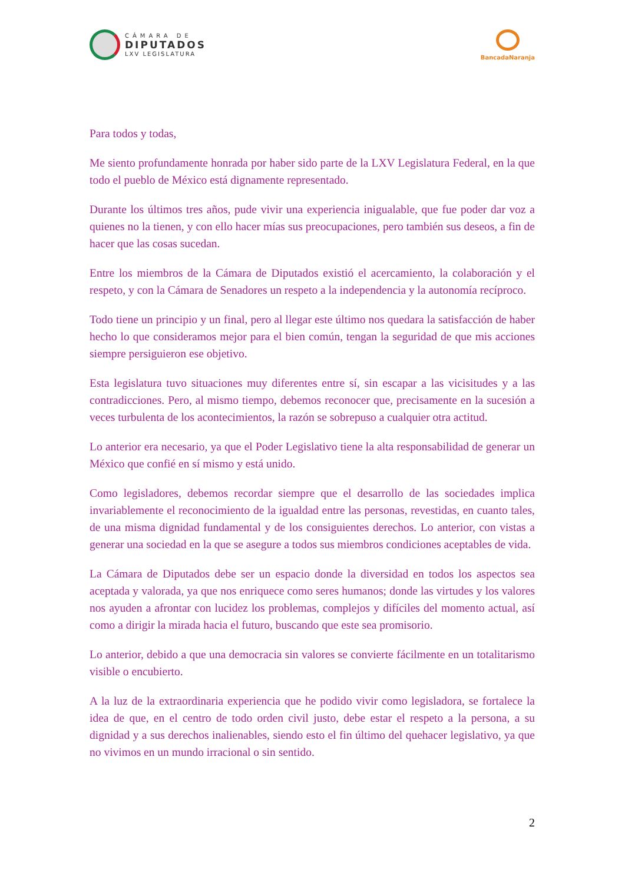CÁMARA DE
DIPUTADOS
LXV LEGISLATURA
BancadaNaranja
Para todos y todas,
Me siento profundamente honrada por haber sido parte de la LXV Legislatura Federal, en la que todo el pueblo de México está dignamente representado.
Durante los últimos tres años, pude vivir una experiencia inigualable, que fue poder dar voz a quienes no la tienen, y con ello hacer mías sus preocupaciones, pero también sus deseos, a fin de hacer que las cosas sucedan.
Entre los miembros de la Cámara de Diputados existió el acercamiento, la colaboración y el respeto, y con la Cámara de Senadores un respeto a la independencia y la autonomía recíproco.
Todo tiene un principio y un final, pero al llegar este último nos quedara la satisfacción de haber hecho lo que consideramos mejor para el bien común, tengan la seguridad de que mis acciones siempre persiguieron ese objetivo.
Esta legislatura tuvo situaciones muy diferentes entre sí, sin escapar a las vicisitudes y a las contradicciones. Pero, al mismo tiempo, debemos reconocer que, precisamente en la sucesión a veces turbulenta de los acontecimientos, la razón se sobrepuso a cualquier otra actitud.
Lo anterior era necesario, ya que el Poder Legislativo tiene la alta responsabilidad de generar un México que confié en sí mismo y está unido.
Como legisladores, debemos recordar siempre que el desarrollo de las sociedades implica invariablemente el reconocimiento de la igualdad entre las personas, revestidas, en cuanto tales, de una misma dignidad fundamental y de los consiguientes derechos. Lo anterior, con vistas a generar una sociedad en la que se asegure a todos sus miembros condiciones aceptables de vida.
La Cámara de Diputados debe ser un espacio donde la diversidad en todos los aspectos sea aceptada y valorada, ya que nos enriquece como seres humanos; donde las virtudes y los valores nos ayuden a afrontar con lucidez los problemas, complejos y difíciles del momento actual, así como a dirigir la mirada hacia el futuro, buscando que este sea promisorio.
Lo anterior, debido a que una democracia sin valores se convierte fácilmente en un totalitarismo visible o encubierto.
A la luz de la extraordinaria experiencia que he podido vivir como legisladora, se fortalece la idea de que, en el centro de todo orden civil justo, debe estar el respeto a la persona, a su dignidad y a sus derechos inalienables, siendo esto el fin último del quehacer legislativo, ya que no vivimos en un mundo irracional o sin sentido.
2